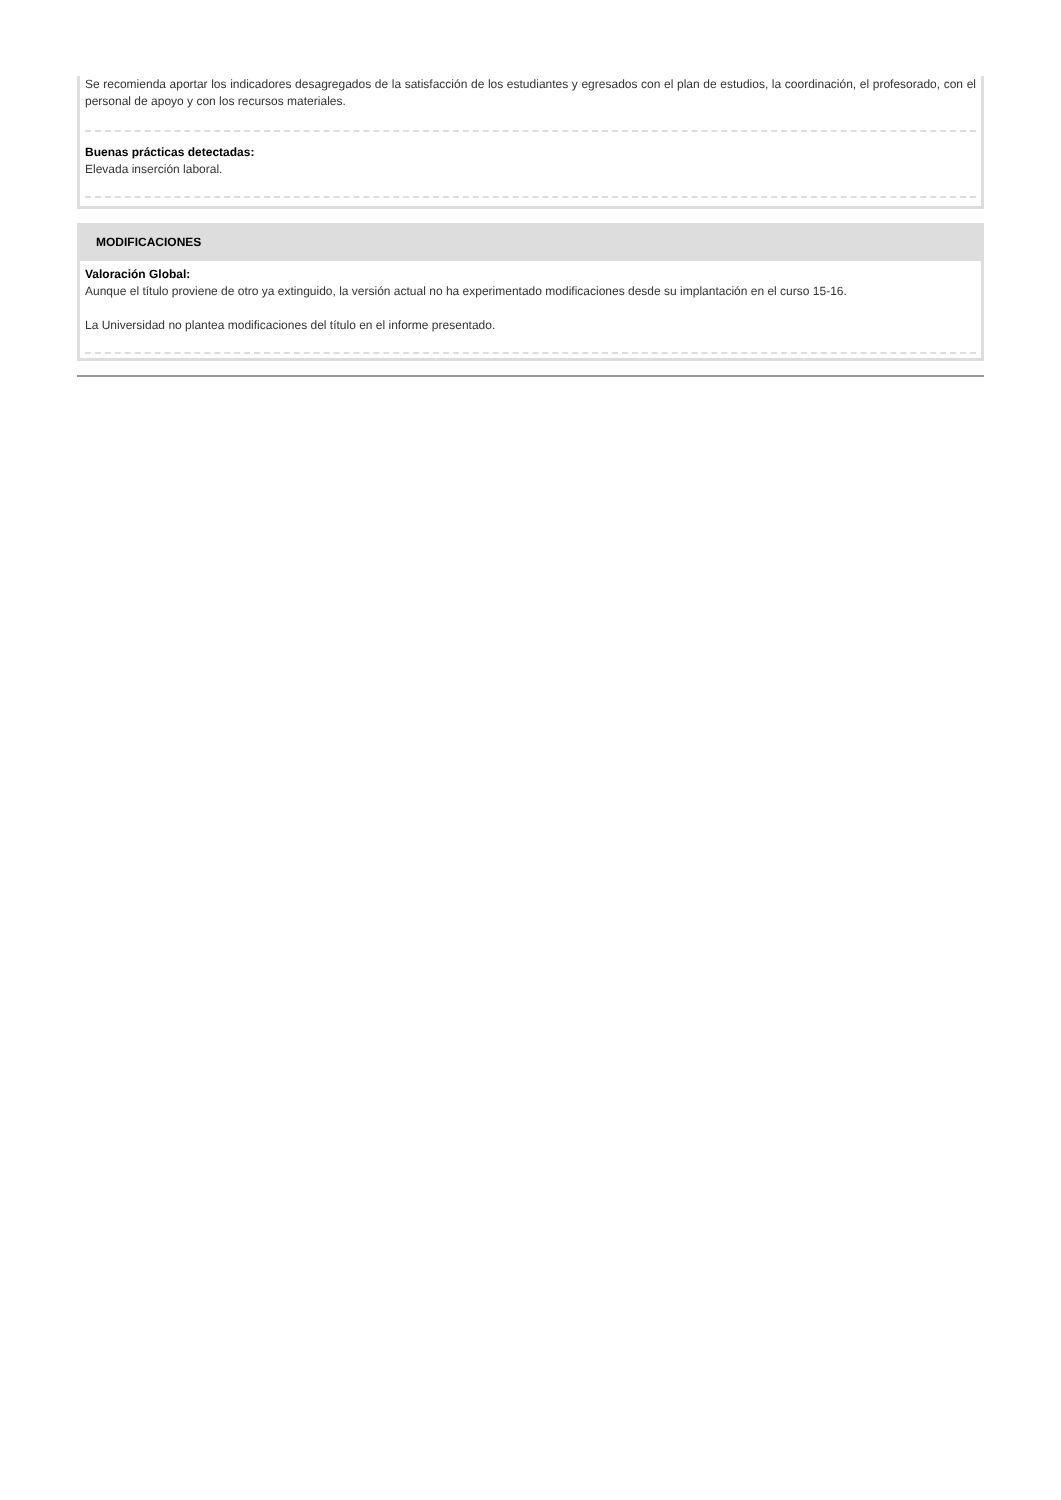Se recomienda aportar los indicadores desagregados de la satisfacción de los estudiantes y egresados con el plan de estudios, la coordinación, el profesorado, con el personal de apoyo y con los recursos materiales.
Buenas prácticas detectadas:
Elevada inserción laboral.
MODIFICACIONES
Valoración Global:
Aunque el título proviene de otro ya extinguido, la versión actual no ha experimentado modificaciones desde su implantación en el curso 15-16.
La Universidad no plantea modificaciones del título en el informe presentado.